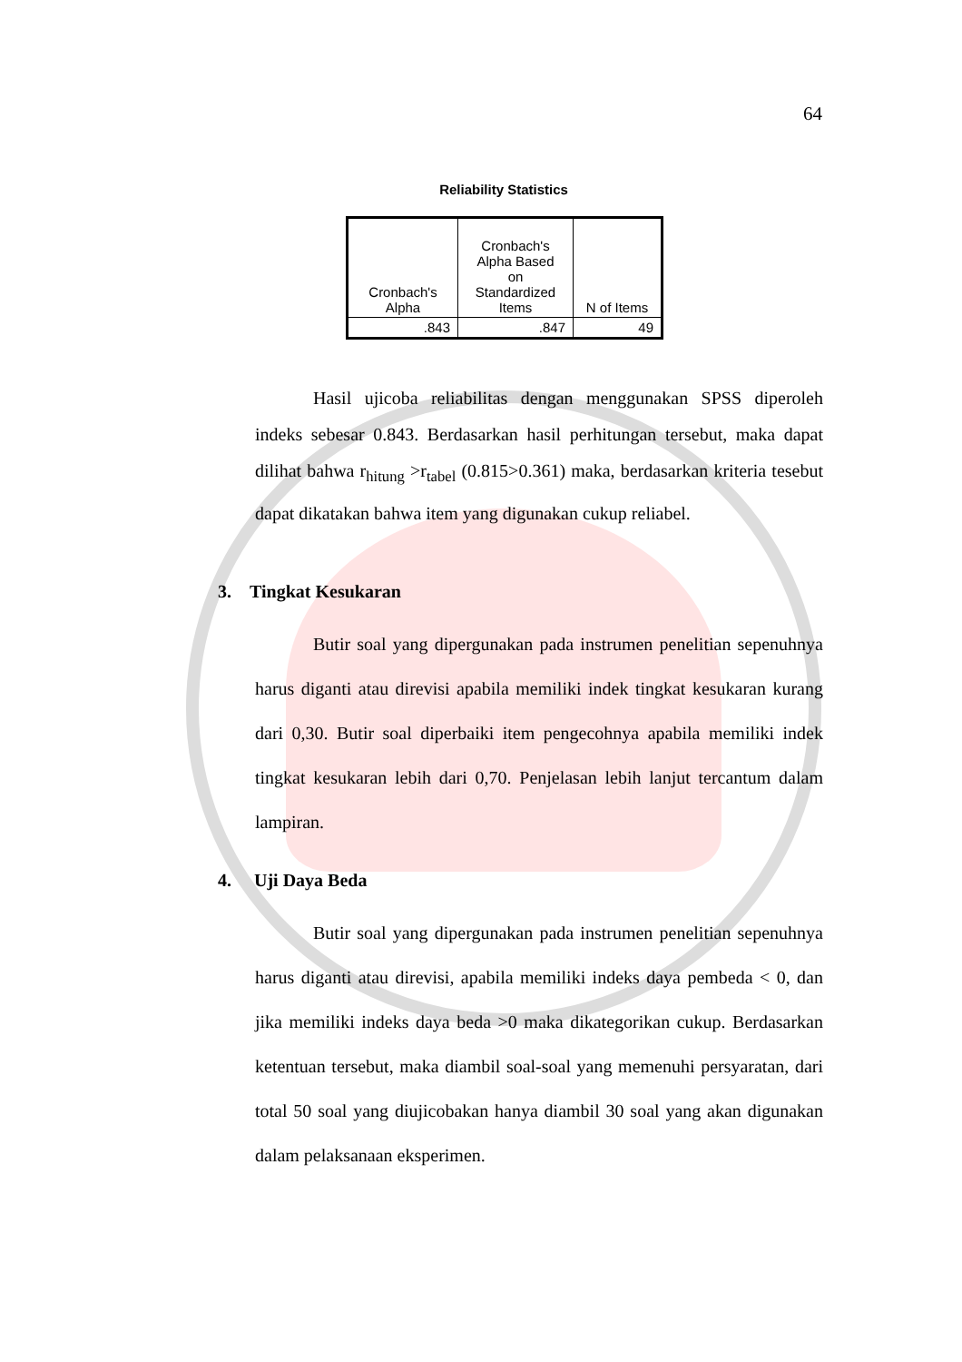64
Reliability Statistics
| Cronbach's Alpha | Cronbach's Alpha Based on Standardized Items | N of Items |
| --- | --- | --- |
| .843 | .847 | 49 |
Hasil ujicoba reliabilitas dengan menggunakan SPSS diperoleh indeks sebesar 0.843. Berdasarkan hasil perhitungan tersebut, maka dapat dilihat bahwa r<sub>hitung</sub> >r<sub>tabel</sub> (0.815>0.361) maka, berdasarkan kriteria tesebut dapat dikatakan bahwa item yang digunakan cukup reliabel.
3. Tingkat Kesukaran
Butir soal yang dipergunakan pada instrumen penelitian sepenuhnya harus diganti atau direvisi apabila memiliki indek tingkat kesukaran kurang dari 0,30. Butir soal diperbaiki item pengecohnya apabila memiliki indek tingkat kesukaran lebih dari 0,70. Penjelasan lebih lanjut tercantum dalam lampiran.
4. Uji Daya Beda
Butir soal yang dipergunakan pada instrumen penelitian sepenuhnya harus diganti atau direvisi, apabila memiliki indeks daya pembeda < 0, dan jika memiliki indeks daya beda >0 maka dikategorikan cukup. Berdasarkan ketentuan tersebut, maka diambil soal-soal yang memenuhi persyaratan, dari total 50 soal yang diujicobakan hanya diambil 30 soal yang akan digunakan dalam pelaksanaan eksperimen.